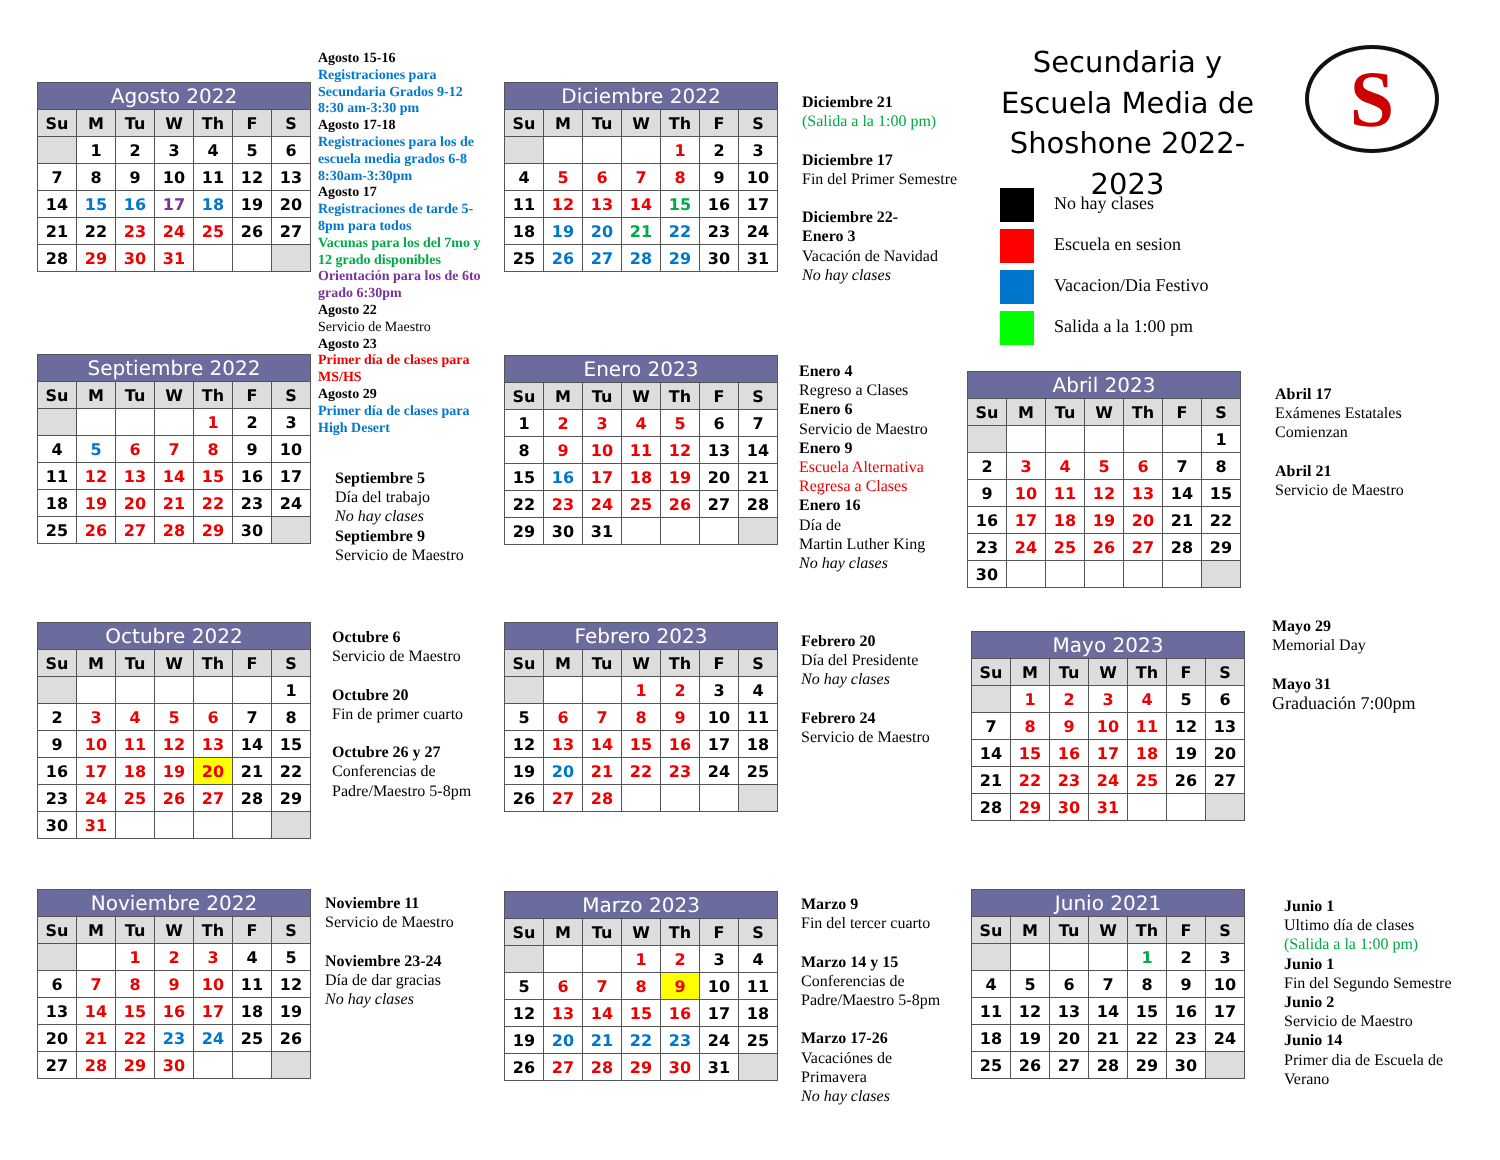| Agosto 2022 | | | | | | |
| --- | --- | --- | --- | --- | --- | --- |
| Su | M | Tu | W | Th | F | S |
| | 1 | 2 | 3 | 4 | 5 | 6 |
| 7 | 8 | 9 | 10 | 11 | 12 | 13 |
| 14 | 15 | 16 | 17 | 18 | 19 | 20 |
| 21 | 22 | 23 | 24 | 25 | 26 | 27 |
| 28 | 29 | 30 | 31 | | | |
Agosto 15-16
Registraciones para Secundaria Grados 9-12 8:30 am-3:30 pm
Agosto 17-18
Registraciones para los de escuela media grados 6-8 8:30am-3:30pm
Agosto 17
Registraciones de tarde 5-8pm para todos
Vacunas para los del 7mo y 12 grado disponibles
Orientación para los de 6to grado 6:30pm
Agosto 22
Servicio de Maestro
Agosto 23
Primer día de clases para MS/HS
Agosto 29
Primer día de clases para High Desert
| Diciembre 2022 | | | | | | |
| --- | --- | --- | --- | --- | --- | --- |
| Su | M | Tu | W | Th | F | S |
| | | | | 1 | 2 | 3 |
| 4 | 5 | 6 | 7 | 8 | 9 | 10 |
| 11 | 12 | 13 | 14 | 15 | 16 | 17 |
| 18 | 19 | 20 | 21 | 22 | 23 | 24 |
| 25 | 26 | 27 | 28 | 29 | 30 | 31 |
Diciembre 21
(Salida a la 1:00 pm)
Diciembre 17
Fin del Primer Semestre
Diciembre 22-
Enero 3
Vacación de Navidad
No hay clases
Secundaria y Escuela Media de Shoshone 2022-2023
S
No hay clases
Escuela en sesion
Vacacion/Dia Festivo
Salida a la 1:00 pm
| Septiembre 2022 | | | | | | |
| --- | --- | --- | --- | --- | --- | --- |
| Su | M | Tu | W | Th | F | S |
| | | | | 1 | 2 | 3 |
| 4 | 5 | 6 | 7 | 8 | 9 | 10 |
| 11 | 12 | 13 | 14 | 15 | 16 | 17 |
| 18 | 19 | 20 | 21 | 22 | 23 | 24 |
| 25 | 26 | 27 | 28 | 29 | 30 | |
Septiembre 5
Día del trabajo
No hay clases
Septiembre 9
Servicio de Maestro
| Enero 2023 | | | | | | |
| --- | --- | --- | --- | --- | --- | --- |
| Su | M | Tu | W | Th | F | S |
| 1 | 2 | 3 | 4 | 5 | 6 | 7 |
| 8 | 9 | 10 | 11 | 12 | 13 | 14 |
| 15 | 16 | 17 | 18 | 19 | 20 | 21 |
| 22 | 23 | 24 | 25 | 26 | 27 | 28 |
| 29 | 30 | 31 | | | | |
Enero 4
Regreso a Clases
Enero 6
Servicio de Maestro
Enero 9
Escuela Alternativa
Regresa a Clases
Enero 16
Día de
Martin Luther King
No hay clases
| Abril 2023 | | | | | | |
| --- | --- | --- | --- | --- | --- | --- |
| Su | M | Tu | W | Th | F | S |
| | | | | | | 1 |
| 2 | 3 | 4 | 5 | 6 | 7 | 8 |
| 9 | 10 | 11 | 12 | 13 | 14 | 15 |
| 16 | 17 | 18 | 19 | 20 | 21 | 22 |
| 23 | 24 | 25 | 26 | 27 | 28 | 29 |
| 30 | | | | | | |
Abril 17
Exámenes Estatales
Comienzan
Abril 21
Servicio de Maestro
| Octubre 2022 | | | | | | |
| --- | --- | --- | --- | --- | --- | --- |
| Su | M | Tu | W | Th | F | S |
| | | | | | | 1 |
| 2 | 3 | 4 | 5 | 6 | 7 | 8 |
| 9 | 10 | 11 | 12 | 13 | 14 | 15 |
| 16 | 17 | 18 | 19 | 20 | 21 | 22 |
| 23 | 24 | 25 | 26 | 27 | 28 | 29 |
| 30 | 31 | | | | | |
Octubre 6
Servicio de Maestro
Octubre 20
Fin de primer cuarto
Octubre 26 y 27
Conferencias de
Padre/Maestro 5-8pm
| Febrero 2023 | | | | | | |
| --- | --- | --- | --- | --- | --- | --- |
| Su | M | Tu | W | Th | F | S |
| | | | 1 | 2 | 3 | 4 |
| 5 | 6 | 7 | 8 | 9 | 10 | 11 |
| 12 | 13 | 14 | 15 | 16 | 17 | 18 |
| 19 | 20 | 21 | 22 | 23 | 24 | 25 |
| 26 | 27 | 28 | | | | |
Febrero 20
Día del Presidente
No hay clases
Febrero 24
Servicio de Maestro
| Mayo 2023 | | | | | | |
| --- | --- | --- | --- | --- | --- | --- |
| Su | M | Tu | W | Th | F | S |
| | 1 | 2 | 3 | 4 | 5 | 6 |
| 7 | 8 | 9 | 10 | 11 | 12 | 13 |
| 14 | 15 | 16 | 17 | 18 | 19 | 20 |
| 21 | 22 | 23 | 24 | 25 | 26 | 27 |
| 28 | 29 | 30 | 31 | | | |
Mayo 29
Memorial Day
Mayo 31
Graduación 7:00pm
| Noviembre 2022 | | | | | | |
| --- | --- | --- | --- | --- | --- | --- |
| Su | M | Tu | W | Th | F | S |
| | | 1 | 2 | 3 | 4 | 5 |
| 6 | 7 | 8 | 9 | 10 | 11 | 12 |
| 13 | 14 | 15 | 16 | 17 | 18 | 19 |
| 20 | 21 | 22 | 23 | 24 | 25 | 26 |
| 27 | 28 | 29 | 30 | | | |
Noviembre 11
Servicio de Maestro
Noviembre 23-24
Día de dar gracias
No hay clases
| Marzo 2023 | | | | | | |
| --- | --- | --- | --- | --- | --- | --- |
| Su | M | Tu | W | Th | F | S |
| | | | 1 | 2 | 3 | 4 |
| 5 | 6 | 7 | 8 | 9 | 10 | 11 |
| 12 | 13 | 14 | 15 | 16 | 17 | 18 |
| 19 | 20 | 21 | 22 | 23 | 24 | 25 |
| 26 | 27 | 28 | 29 | 30 | 31 | |
Marzo 9
Fin del tercer cuarto
Marzo 14 y 15
Conferencias de
Padre/Maestro 5-8pm
Marzo 17-26
Vacaciónes de
Primavera
No hay clases
| Junio 2021 | | | | | | |
| --- | --- | --- | --- | --- | --- | --- |
| Su | M | Tu | W | Th | F | S |
| | | | | 1 | 2 | 3 |
| 4 | 5 | 6 | 7 | 8 | 9 | 10 |
| 11 | 12 | 13 | 14 | 15 | 16 | 17 |
| 18 | 19 | 20 | 21 | 22 | 23 | 24 |
| 25 | 26 | 27 | 28 | 29 | 30 | |
Junio 1
Ultimo día de clases
(Salida a la 1:00 pm)
Junio 1
Fin del Segundo Semestre
Junio 2
Servicio de Maestro
Junio 14
Primer dia de Escuela de
Verano